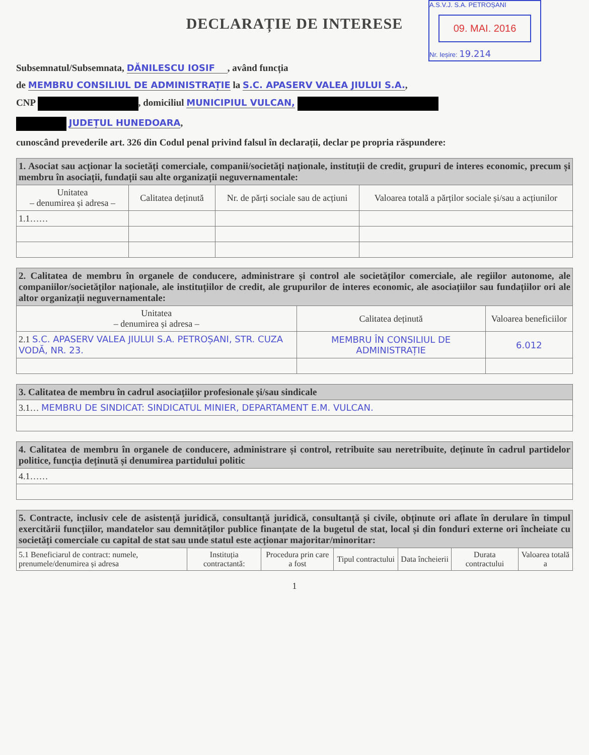DECLARAȚIE DE INTERESE
A.S.V.J. S.A. PETROȘANI
09. MAI. 2016
Nr. Ieșire: 19.214
Subsemnatul/Subsemnata, DĂNILESCU IOSIF, având funcția
de MEMBRU CONSILIUL DE ADMINISTRAȚIE la S.C. APASERV VALEA JIULUI S.A.,
CNP , domiciliul MUNICIPIUL VULCAN,
JUDEȚUL HUNEDOARA,
cunoscând prevederile art. 326 din Codul penal privind falsul în declarații, declar pe propria răspundere:
| 1. Asociat sau acționar la societăți comerciale, companii/societăți naționale, instituții de credit, grupuri de interes economic, precum și membru în asociații, fundații sau alte organizații neguvernamentale: | | | |
| Unitatea – denumirea și adresa – | Calitatea deținută | Nr. de părți sociale sau de acțiuni | Valoarea totală a părților sociale și/sau a acțiunilor |
| 1.1…… | | | |
| 2. Calitatea de membru în organele de conducere, administrare și control ale societăților comerciale, ale regiilor autonome, ale companiilor/societăților naționale, ale instituțiilor de credit, ale grupurilor de interes economic, ale asociațiilor sau fundațiilor ori ale altor organizații neguvernamentale: | | |
| Unitatea – denumirea și adresa – | Calitatea deținută | Valoarea beneficiilor |
| 2.1 S.C. APASERV VALEA JIULUI S.A. PETROȘANI, STR. CUZA VODĂ, NR. 23. | MEMBRU ÎN CONSILIUL DE ADMINISTRAȚIE | 6.012 |
| 3. Calitatea de membru în cadrul asociațiilor profesionale și/sau sindicale |
| 3.1… MEMBRU DE SINDICAT: SINDICATUL MINIER, DEPARTAMENT E.M. VULCAN. |
| 4. Calitatea de membru în organele de conducere, administrare și control, retribuite sau neretribuite, deținute în cadrul partidelor politice, funcția deținută și denumirea partidului politic |
| 4.1…… |
| 5. Contracte, inclusiv cele de asistență juridică, consultanță juridică, consultanță și civile, obținute ori aflate în derulare în timpul exercitării funcțiilor, mandatelor sau demnităților publice finanțate de la bugetul de stat, local și din fonduri externe ori încheiate cu societăți comerciale cu capital de stat sau unde statul este acționar majoritar/minoritar: | | | | | | |
| 5.1 Beneficiarul de contract: numele, prenumele/denumirea și adresa | Instituția contractantă: | Procedura prin care a fost | Tipul contractului | Data încheierii | Durata contractului | Valoarea totală a |
1